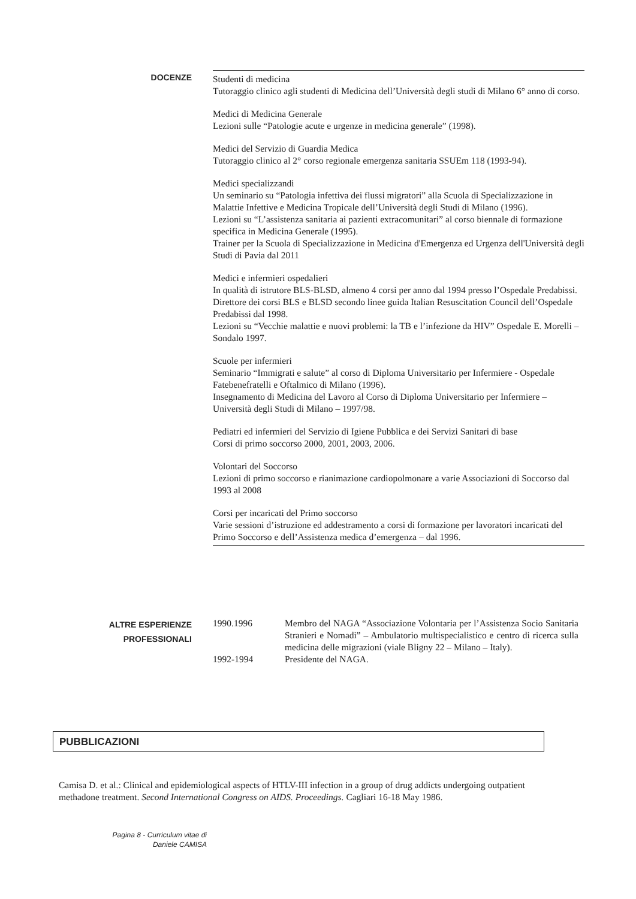DOCENZE
Studenti di medicina
Tutoraggio clinico agli studenti di Medicina dell’Università degli studi di Milano 6° anno di corso.
Medici di Medicina Generale
Lezioni sulle “Patologie acute e urgenze in medicina generale” (1998).
Medici del Servizio di Guardia Medica
Tutoraggio clinico al 2° corso regionale emergenza sanitaria SSUEm 118 (1993-94).
Medici specializzandi
Un seminario su “Patologia infettiva dei flussi migratori” alla Scuola di Specializzazione in Malattie Infettive e Medicina Tropicale dell’Università degli Studi di Milano (1996).
Lezioni su “L’assistenza sanitaria ai pazienti extracomunitari” al corso biennale di formazione specifica in Medicina Generale (1995).
Trainer per la Scuola di Specializzazione in Medicina d'Emergenza ed Urgenza dell'Università degli Studi di Pavia dal 2011
Medici e infermieri ospedalieri
In qualità di istrutore BLS-BLSD, almeno 4 corsi per anno dal 1994 presso l’Ospedale Predabissi.
Direttore dei corsi BLS e BLSD secondo linee guida Italian Resuscitation Council dell’Ospedale Predabissi dal 1998.
Lezioni su “Vecchie malattie e nuovi problemi: la TB e l’infezione da HIV” Ospedale E. Morelli – Sondalo 1997.
Scuole per infermieri
Seminario “Immigrati e salute” al corso di Diploma Universitario per Infermiere - Ospedale Fatebenefratelli e Oftalmico di Milano (1996).
Insegnamento di Medicina del Lavoro al Corso di Diploma Universitario per Infermiere – Università degli Studi di Milano – 1997/98.
Pediatri ed infermieri del Servizio di Igiene Pubblica e dei Servizi Sanitari di base
Corsi di primo soccorso 2000, 2001, 2003, 2006.
Volontari del Soccorso
Lezioni di primo soccorso e rianimazione cardiopolmonare a varie Associazioni di Soccorso dal 1993 al 2008
Corsi per incaricati del Primo soccorso
Varie sessioni d’istruzione ed addestramento a corsi di formazione per lavoratori incaricati del Primo Soccorso e dell’Assistenza medica d’emergenza – dal 1996.
ALTRE ESPERIENZE
PROFESSIONALI
| 1990.1996 | Membro del NAGA “Associazione Volontaria per l’Assistenza Socio Sanitaria Stranieri e Nomadi” – Ambulatorio multispecialistico e centro di ricerca sulla medicina delle migrazioni (viale Bligny 22 – Milano – Italy). |
| 1992-1994 | Presidente del NAGA. |
PUBBLICAZIONI
Camisa D. et al.: Clinical and epidemiological aspects of HTLV-III infection in a group of drug addicts undergoing outpatient methadone treatment. Second International Congress on AIDS. Proceedings. Cagliari 16-18 May 1986.
Pagina 8 - Curriculum vitae di
Daniele CAMISA